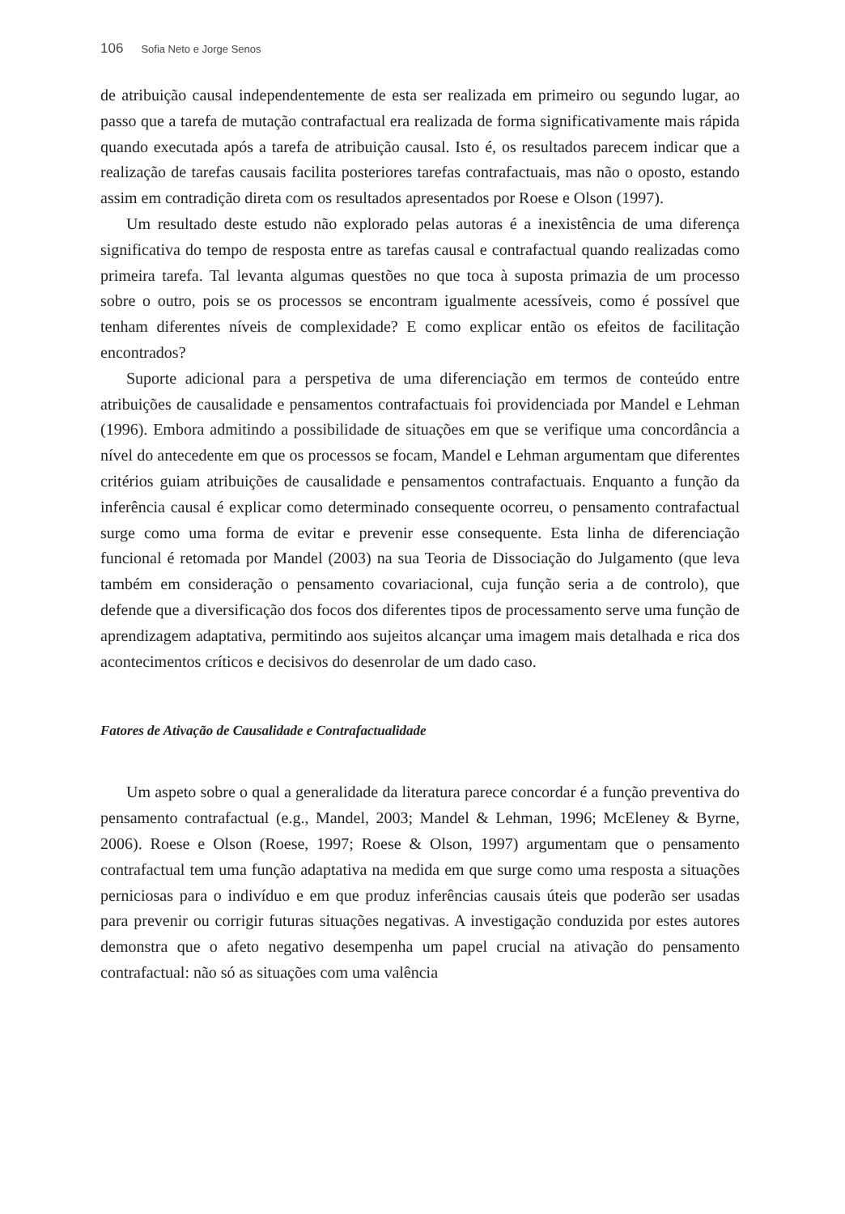106 Sofia Neto e Jorge Senos
de atribuição causal independentemente de esta ser realizada em primeiro ou segundo lugar, ao passo que a tarefa de mutação contrafactual era realizada de forma significativamente mais rápida quando executada após a tarefa de atribuição causal. Isto é, os resultados parecem indicar que a realização de tarefas causais facilita posteriores tarefas contrafactuais, mas não o oposto, estando assim em contradição direta com os resultados apresentados por Roese e Olson (1997).
Um resultado deste estudo não explorado pelas autoras é a inexistência de uma diferença significativa do tempo de resposta entre as tarefas causal e contrafactual quando realizadas como primeira tarefa. Tal levanta algumas questões no que toca à suposta primazia de um processo sobre o outro, pois se os processos se encontram igualmente acessíveis, como é possível que tenham diferentes níveis de complexidade? E como explicar então os efeitos de facilitação encontrados?
Suporte adicional para a perspetiva de uma diferenciação em termos de conteúdo entre atribuições de causalidade e pensamentos contrafactuais foi providenciada por Mandel e Lehman (1996). Embora admitindo a possibilidade de situações em que se verifique uma concordância a nível do antecedente em que os processos se focam, Mandel e Lehman argumentam que diferentes critérios guiam atribuições de causalidade e pensamentos contrafactuais. Enquanto a função da inferência causal é explicar como determinado consequente ocorreu, o pensamento contrafactual surge como uma forma de evitar e prevenir esse consequente. Esta linha de diferenciação funcional é retomada por Mandel (2003) na sua Teoria de Dissociação do Julgamento (que leva também em consideração o pensamento covariacional, cuja função seria a de controlo), que defende que a diversificação dos focos dos diferentes tipos de processamento serve uma função de aprendizagem adaptativa, permitindo aos sujeitos alcançar uma imagem mais detalhada e rica dos acontecimentos críticos e decisivos do desenrolar de um dado caso.
Fatores de Ativação de Causalidade e Contrafactualidade
Um aspeto sobre o qual a generalidade da literatura parece concordar é a função preventiva do pensamento contrafactual (e.g., Mandel, 2003; Mandel & Lehman, 1996; McEleney & Byrne, 2006). Roese e Olson (Roese, 1997; Roese & Olson, 1997) argumentam que o pensamento contrafactual tem uma função adaptativa na medida em que surge como uma resposta a situações perniciosas para o indivíduo e em que produz inferências causais úteis que poderão ser usadas para prevenir ou corrigir futuras situações negativas. A investigação conduzida por estes autores demonstra que o afeto negativo desempenha um papel crucial na ativação do pensamento contrafactual: não só as situações com uma valência